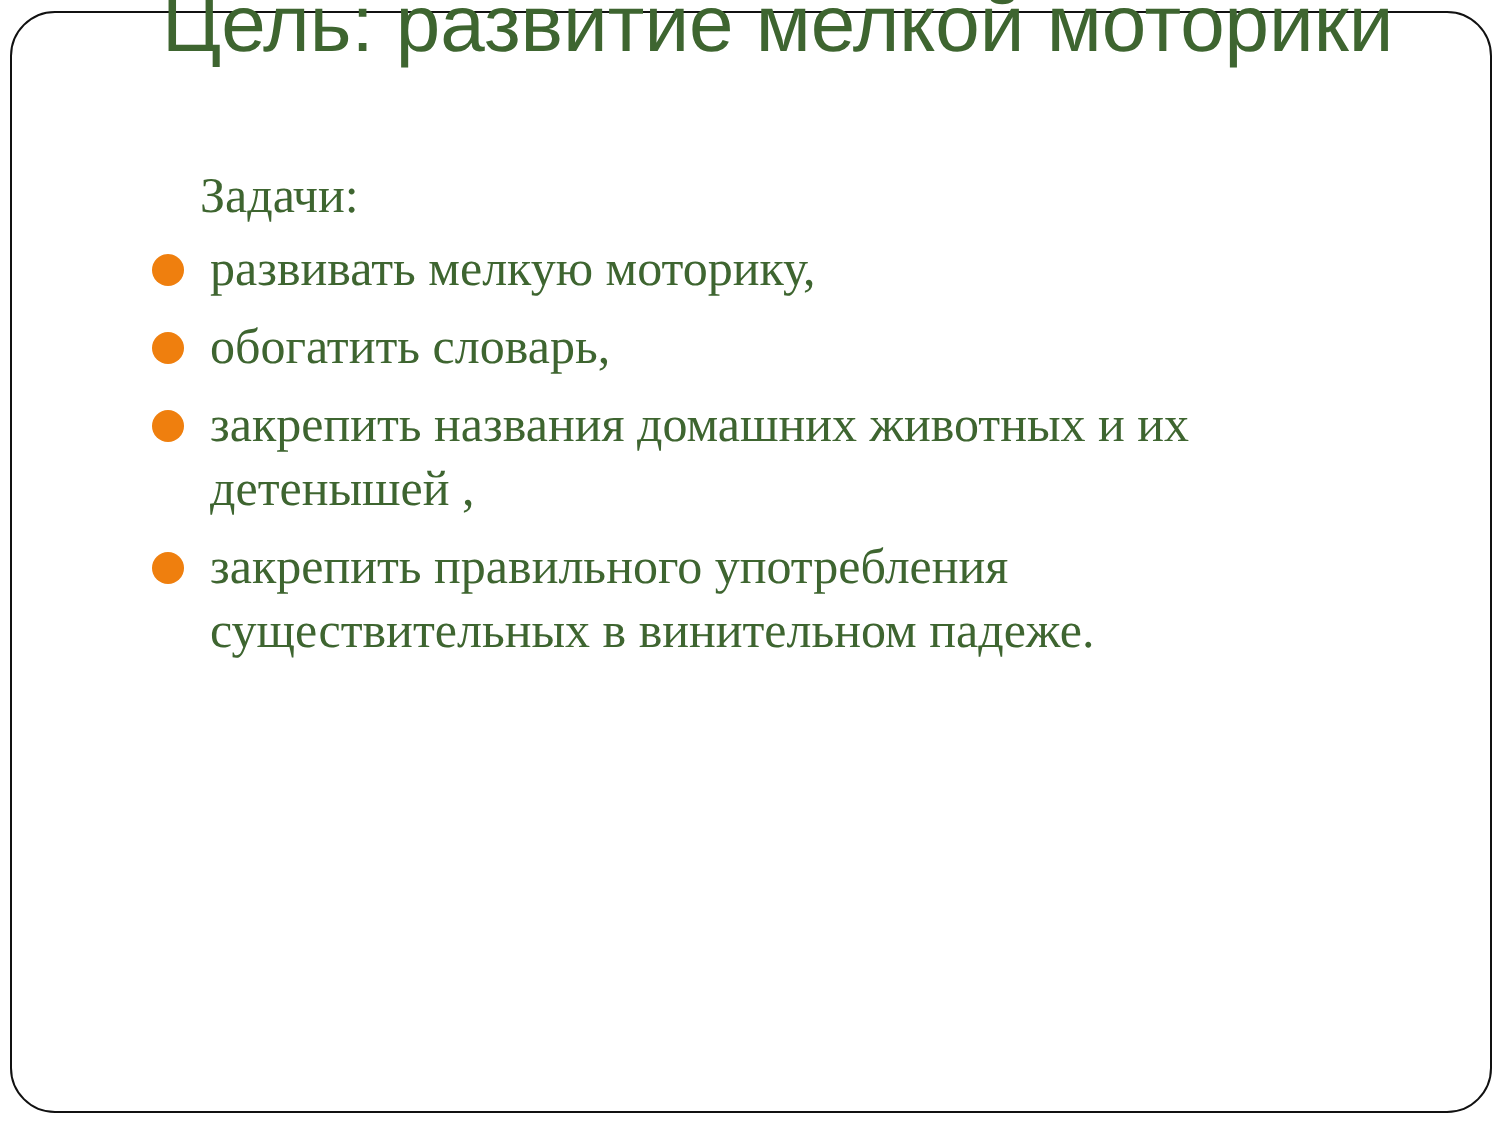Цель: развитие мелкой моторики
Задачи:
развивать мелкую моторику,
обогатить словарь,
закрепить названия домашних животных и их детенышей ,
закрепить правильного употребления существительных в винительном падеже.